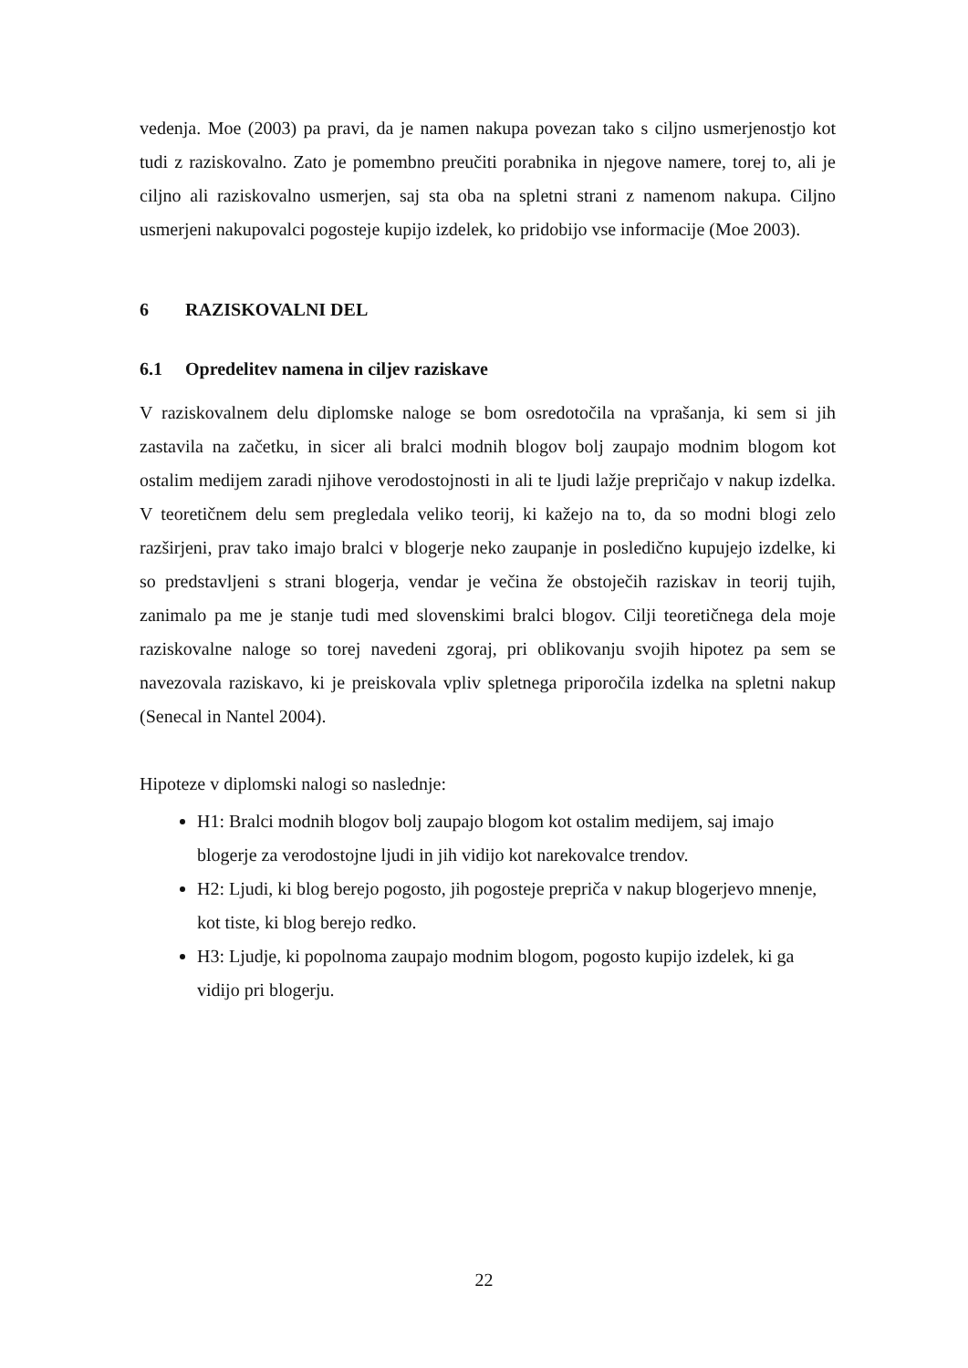vedenja. Moe (2003) pa pravi, da je namen nakupa povezan tako s ciljno usmerjenostjo kot tudi z raziskovalno. Zato je pomembno preučiti porabnika in njegove namere, torej to, ali je ciljno ali raziskovalno usmerjen, saj sta oba na spletni strani z namenom nakupa. Ciljno usmerjeni nakupovalci pogosteje kupijo izdelek, ko pridobijo vse informacije (Moe 2003).
6 RAZISKOVALNI DEL
6.1 Opredelitev namena in ciljev raziskave
V raziskovalnem delu diplomske naloge se bom osredotočila na vprašanja, ki sem si jih zastavila na začetku, in sicer ali bralci modnih blogov bolj zaupajo modnim blogom kot ostalim medijem zaradi njihove verodostojnosti in ali te ljudi lažje prepričajo v nakup izdelka. V teoretičnem delu sem pregledala veliko teorij, ki kažejo na to, da so modni blogi zelo razširjeni, prav tako imajo bralci v blogerje neko zaupanje in posledično kupujejo izdelke, ki so predstavljeni s strani blogerja, vendar je večina že obstoječih raziskav in teorij tujih, zanimalo pa me je stanje tudi med slovenskimi bralci blogov. Cilji teoretičnega dela moje raziskovalne naloge so torej navedeni zgoraj, pri oblikovanju svojih hipotez pa sem se navezovala raziskavo, ki je preiskovala vpliv spletnega priporočila izdelka na spletni nakup (Senecal in Nantel 2004).
Hipoteze v diplomski nalogi so naslednje:
H1: Bralci modnih blogov bolj zaupajo blogom kot ostalim medijem, saj imajo blogerje za verodostojne ljudi in jih vidijo kot narekovalce trendov.
H2: Ljudi, ki blog berejo pogosto, jih pogosteje prepriča v nakup blogerjevo mnenje, kot tiste, ki blog berejo redko.
H3: Ljudje, ki popolnoma zaupajo modnim blogom, pogosto kupijo izdelek, ki ga vidijo pri blogerju.
22